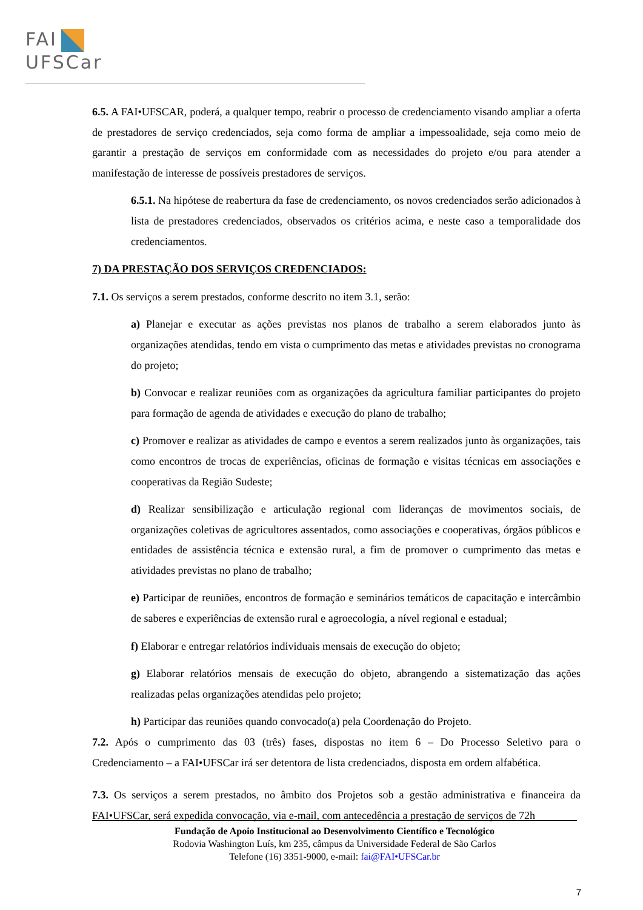FAI
UFSCar
6.5. A FAI•UFSCAR, poderá, a qualquer tempo, reabrir o processo de credenciamento visando ampliar a oferta de prestadores de serviço credenciados, seja como forma de ampliar a impessoalidade, seja como meio de garantir a prestação de serviços em conformidade com as necessidades do projeto e/ou para atender a manifestação de interesse de possíveis prestadores de serviços.
6.5.1. Na hipótese de reabertura da fase de credenciamento, os novos credenciados serão adicionados à lista de prestadores credenciados, observados os critérios acima, e neste caso a temporalidade dos credenciamentos.
7) DA PRESTAÇÃO DOS SERVIÇOS CREDENCIADOS:
7.1. Os serviços a serem prestados, conforme descrito no item 3.1, serão:
a) Planejar e executar as ações previstas nos planos de trabalho a serem elaborados junto às organizações atendidas, tendo em vista o cumprimento das metas e atividades previstas no cronograma do projeto;
b) Convocar e realizar reuniões com as organizações da agricultura familiar participantes do projeto para formação de agenda de atividades e execução do plano de trabalho;
c) Promover e realizar as atividades de campo e eventos a serem realizados junto às organizações, tais como encontros de trocas de experiências, oficinas de formação e visitas técnicas em associações e cooperativas da Região Sudeste;
d) Realizar sensibilização e articulação regional com lideranças de movimentos sociais, de organizações coletivas de agricultores assentados, como associações e cooperativas, órgãos públicos e entidades de assistência técnica e extensão rural, a fim de promover o cumprimento das metas e atividades previstas no plano de trabalho;
e) Participar de reuniões, encontros de formação e seminários temáticos de capacitação e intercâmbio de saberes e experiências de extensão rural e agroecologia, a nível regional e estadual;
f) Elaborar e entregar relatórios individuais mensais de execução do objeto;
g) Elaborar relatórios mensais de execução do objeto, abrangendo a sistematização das ações realizadas pelas organizações atendidas pelo projeto;
h) Participar das reuniões quando convocado(a) pela Coordenação do Projeto.
7.2. Após o cumprimento das 03 (três) fases, dispostas no item 6 – Do Processo Seletivo para o Credenciamento – a FAI•UFSCar irá ser detentora de lista credenciados, disposta em ordem alfabética.
7.3. Os serviços a serem prestados, no âmbito dos Projetos sob a gestão administrativa e financeira da FAI•UFSCar, será expedida convocação, via e-mail, com antecedência a prestação de serviços de 72h
Fundação de Apoio Institucional ao Desenvolvimento Científico e Tecnológico
Rodovia Washington Luís, km 235, câmpus da Universidade Federal de São Carlos
Telefone (16) 3351-9000, e-mail: fai@FAI•UFSCar.br
7